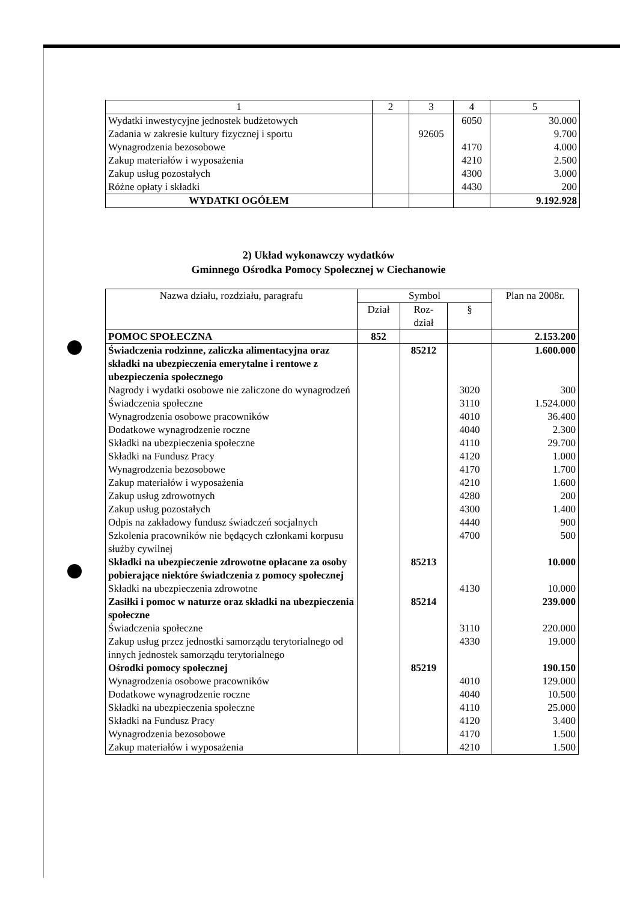| 1 | 2 | 3 | 4 | 5 |
| --- | --- | --- | --- | --- |
| Wydatki inwestycyjne jednostek budżetowych | | | 6050 | 30.000 |
| Zadania w zakresie kultury fizycznej i sportu | | 92605 | | 9.700 |
| Wynagrodzenia bezosobowe | | | 4170 | 4.000 |
| Zakup materiałów i wyposażenia | | | 4210 | 2.500 |
| Zakup usług pozostałych | | | 4300 | 3.000 |
| Różne opłaty i składki | | | 4430 | 200 |
| WYDATKI OGÓŁEM | | | | 9.192.928 |
2) Układ wykonawczy wydatków
Gminnego Ośrodka Pomocy Społecznej w Ciechanowie
| Nazwa działu, rozdziału, paragrafu | Symbol | | | Plan na 2008r. |
| --- | --- | --- | --- | --- |
| | Dział | Roz- dział | § | |
| POMOC SPOŁECZNA | 852 | | | 2.153.200 |
| Świadczenia rodzinne, zaliczka alimentacyjna oraz składki na ubezpieczenia emerytalne i rentowe z ubezpieczenia społecznego | | 85212 | | 1.600.000 |
| Nagrody i wydatki osobowe nie zaliczone do wynagrodzeń | | | 3020 | 300 |
| Świadczenia społeczne | | | 3110 | 1.524.000 |
| Wynagrodzenia osobowe pracowników | | | 4010 | 36.400 |
| Dodatkowe wynagrodzenie roczne | | | 4040 | 2.300 |
| Składki na ubezpieczenia społeczne | | | 4110 | 29.700 |
| Składki na Fundusz Pracy | | | 4120 | 1.000 |
| Wynagrodzenia bezosobowe | | | 4170 | 1.700 |
| Zakup materiałów i wyposażenia | | | 4210 | 1.600 |
| Zakup usług zdrowotnych | | | 4280 | 200 |
| Zakup usług pozostałych | | | 4300 | 1.400 |
| Odpis na zakładowy fundusz świadczeń socjalnych | | | 4440 | 900 |
| Szkolenia pracowników nie będących członkami korpusu służby cywilnej | | | 4700 | 500 |
| Składki na ubezpieczenie zdrowotne opłacane za osoby pobierające niektóre świadczenia z pomocy społecznej | | 85213 | | 10.000 |
| Składki na ubezpieczenia zdrowotne | | | 4130 | 10.000 |
| Zasiłki i pomoc w naturze oraz składki na ubezpieczenia społeczne | | 85214 | | 239.000 |
| Świadczenia społeczne | | | 3110 | 220.000 |
| Zakup usług przez jednostki samorządu terytorialnego od innych jednostek samorządu terytorialnego | | | 4330 | 19.000 |
| Ośrodki pomocy społecznej | | 85219 | | 190.150 |
| Wynagrodzenia osobowe pracowników | | | 4010 | 129.000 |
| Dodatkowe wynagrodzenie roczne | | | 4040 | 10.500 |
| Składki na ubezpieczenia społeczne | | | 4110 | 25.000 |
| Składki na Fundusz Pracy | | | 4120 | 3.400 |
| Wynagrodzenia bezosobowe | | | 4170 | 1.500 |
| Zakup materiałów i wyposażenia | | | 4210 | 1.500 |